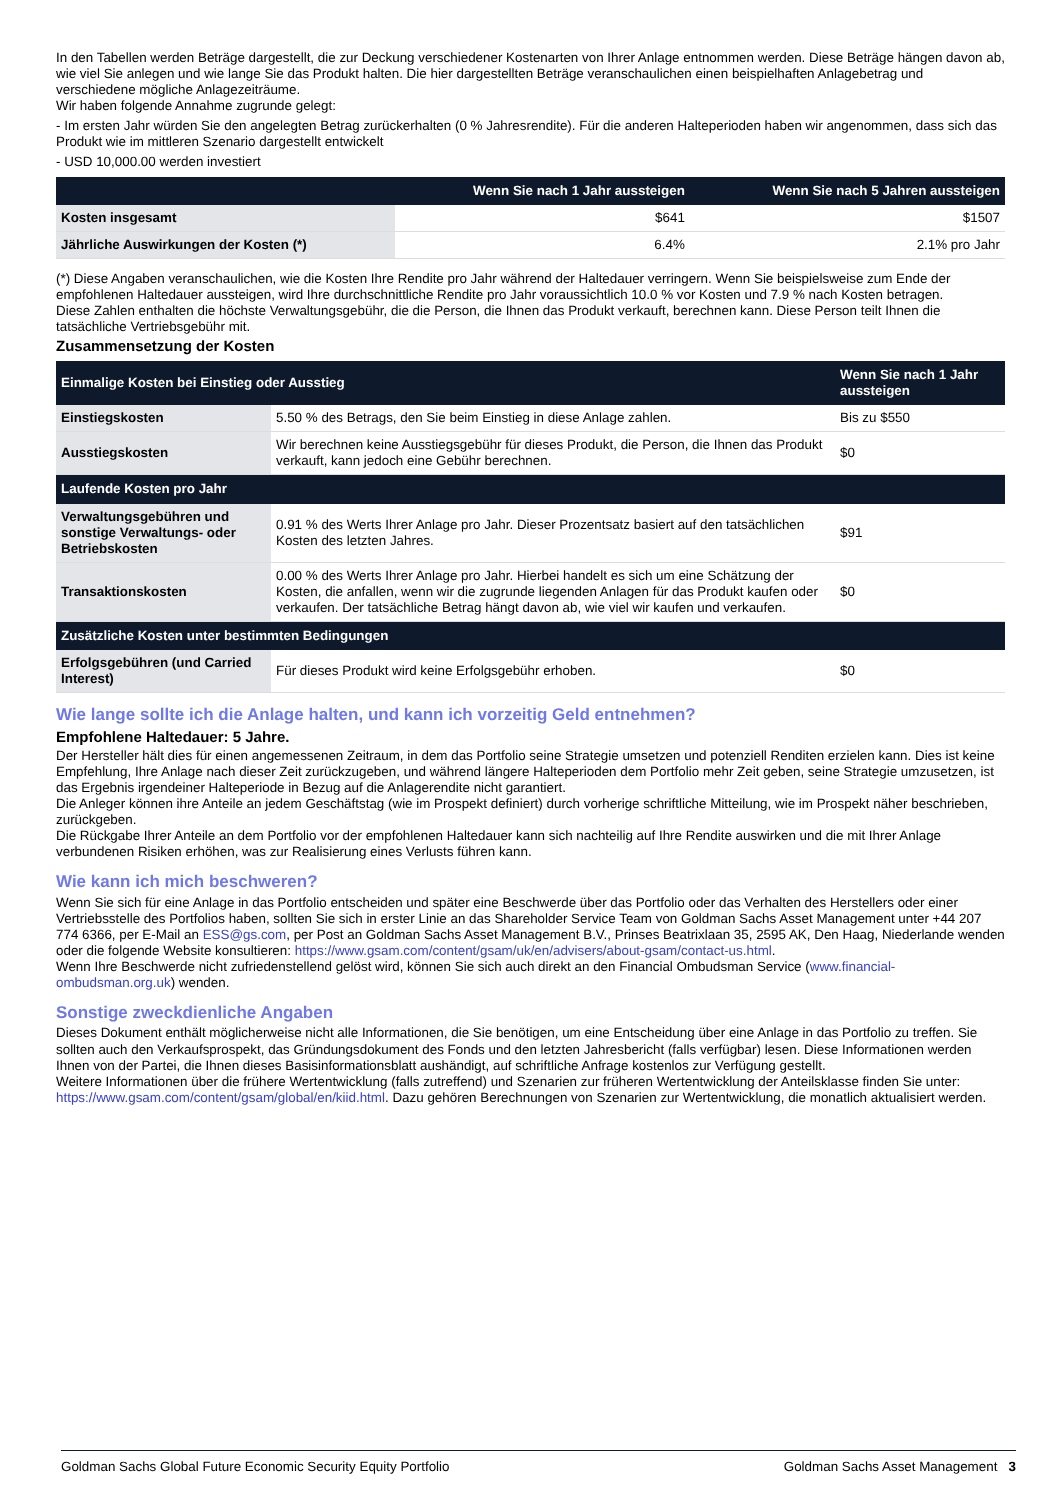In den Tabellen werden Beträge dargestellt, die zur Deckung verschiedener Kostenarten von Ihrer Anlage entnommen werden. Diese Beträge hängen davon ab, wie viel Sie anlegen und wie lange Sie das Produkt halten. Die hier dargestellten Beträge veranschaulichen einen beispielhaften Anlagebetrag und verschiedene mögliche Anlagezeiträume.
Wir haben folgende Annahme zugrunde gelegt:
- Im ersten Jahr würden Sie den angelegten Betrag zurückerhalten (0 % Jahresrendite). Für die anderen Halteperioden haben wir angenommen, dass sich das Produkt wie im mittleren Szenario dargestellt entwickelt
- USD 10,000.00 werden investiert
| | Wenn Sie nach 1 Jahr aussteigen | Wenn Sie nach 5 Jahren aussteigen |
| --- | --- | --- |
| Kosten insgesamt | $641 | $1507 |
| Jährliche Auswirkungen der Kosten (*) | 6.4% | 2.1% pro Jahr |
(*) Diese Angaben veranschaulichen, wie die Kosten Ihre Rendite pro Jahr während der Haltedauer verringern. Wenn Sie beispielsweise zum Ende der empfohlenen Haltedauer aussteigen, wird Ihre durchschnittliche Rendite pro Jahr voraussichtlich 10.0 % vor Kosten und 7.9 % nach Kosten betragen.
Diese Zahlen enthalten die höchste Verwaltungsgebühr, die die Person, die Ihnen das Produkt verkauft, berechnen kann. Diese Person teilt Ihnen die tatsächliche Vertriebsgebühr mit.
Zusammensetzung der Kosten
| Einmalige Kosten bei Einstieg oder Ausstieg | | Wenn Sie nach 1 Jahr aussteigen |
| --- | --- | --- |
| Einstiegskosten | 5.50 % des Betrags, den Sie beim Einstieg in diese Anlage zahlen. | Bis zu $550 |
| Ausstiegskosten | Wir berechnen keine Ausstiegsgebühr für dieses Produkt, die Person, die Ihnen das Produkt verkauft, kann jedoch eine Gebühr berechnen. | $0 |
| Laufende Kosten pro Jahr | | |
| Verwaltungsgebühren und sonstige Verwaltungs- oder Betriebskosten | 0.91 % des Werts Ihrer Anlage pro Jahr. Dieser Prozentsatz basiert auf den tatsächlichen Kosten des letzten Jahres. | $91 |
| Transaktionskosten | 0.00 % des Werts Ihrer Anlage pro Jahr. Hierbei handelt es sich um eine Schätzung der Kosten, die anfallen, wenn wir die zugrunde liegenden Anlagen für das Produkt kaufen oder verkaufen. Der tatsächliche Betrag hängt davon ab, wie viel wir kaufen und verkaufen. | $0 |
| Zusätzliche Kosten unter bestimmten Bedingungen | | |
| Erfolgsgebühren (und Carried Interest) | Für dieses Produkt wird keine Erfolgsgebühr erhoben. | $0 |
Wie lange sollte ich die Anlage halten, und kann ich vorzeitig Geld entnehmen?
Empfohlene Haltedauer: 5 Jahre.
Der Hersteller hält dies für einen angemessenen Zeitraum, in dem das Portfolio seine Strategie umsetzen und potenziell Renditen erzielen kann. Dies ist keine Empfehlung, Ihre Anlage nach dieser Zeit zurückzugeben, und während längere Halteperioden dem Portfolio mehr Zeit geben, seine Strategie umzusetzen, ist das Ergebnis irgendeiner Halteperiode in Bezug auf die Anlagerendite nicht garantiert.
Die Anleger können ihre Anteile an jedem Geschäftstag (wie im Prospekt definiert) durch vorherige schriftliche Mitteilung, wie im Prospekt näher beschrieben, zurückgeben.
Die Rückgabe Ihrer Anteile an dem Portfolio vor der empfohlenen Haltedauer kann sich nachteilig auf Ihre Rendite auswirken und die mit Ihrer Anlage verbundenen Risiken erhöhen, was zur Realisierung eines Verlusts führen kann.
Wie kann ich mich beschweren?
Wenn Sie sich für eine Anlage in das Portfolio entscheiden und später eine Beschwerde über das Portfolio oder das Verhalten des Herstellers oder einer Vertriebsstelle des Portfolios haben, sollten Sie sich in erster Linie an das Shareholder Service Team von Goldman Sachs Asset Management unter +44 207 774 6366, per E-Mail an ESS@gs.com, per Post an Goldman Sachs Asset Management B.V., Prinses Beatrixlaan 35, 2595 AK, Den Haag, Niederlande wenden oder die folgende Website konsultieren: https://www.gsam.com/content/gsam/uk/en/advisers/about-gsam/contact-us.html.
Wenn Ihre Beschwerde nicht zufriedenstellend gelöst wird, können Sie sich auch direkt an den Financial Ombudsman Service (www.financial-ombudsman.org.uk) wenden.
Sonstige zweckdienliche Angaben
Dieses Dokument enthält möglicherweise nicht alle Informationen, die Sie benötigen, um eine Entscheidung über eine Anlage in das Portfolio zu treffen. Sie sollten auch den Verkaufsprospekt, das Gründungsdokument des Fonds und den letzten Jahresbericht (falls verfügbar) lesen. Diese Informationen werden Ihnen von der Partei, die Ihnen dieses Basisinformationsblatt aushändigt, auf schriftliche Anfrage kostenlos zur Verfügung gestellt.
Weitere Informationen über die frühere Wertentwicklung (falls zutreffend) und Szenarien zur früheren Wertentwicklung der Anteilsklasse finden Sie unter:
https://www.gsam.com/content/gsam/global/en/kiid.html. Dazu gehören Berechnungen von Szenarien zur Wertentwicklung, die monatlich aktualisiert werden.
Goldman Sachs Global Future Economic Security Equity Portfolio Goldman Sachs Asset Management 3